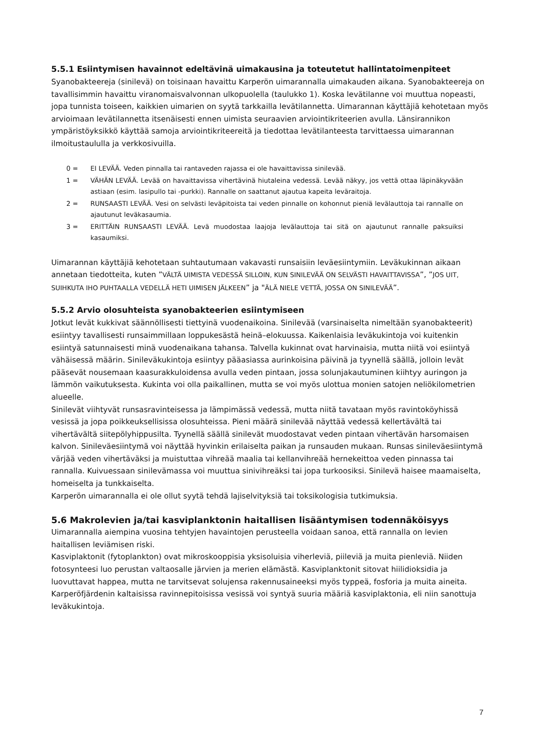5.5.1 Esiintymisen havainnot edeltävinä uimakausina ja toteutetut hallintatoimenpiteet
Syanobakteereja (sinilevä) on toisinaan havaittu Karperön uimarannalla uimakauden aikana. Syanobakteereja on tavallisimmin havaittu viranomaisvalvonnan ulkopuolella (taulukko 1). Koska levätilanne voi muuttua nopeasti, jopa tunnista toiseen, kaikkien uimarien on syytä tarkkailla levätilannetta. Uimarannan käyttäjiä kehotetaan myös arvioimaan levätilannetta itsenäisesti ennen uimista seuraavien arviointikriteerien avulla. Länsirannikon ympäristöyksikkö käyttää samoja arviointikriteereitä ja tiedottaa levätilanteesta tarvittaessa uimarannan ilmoitustaululla ja verkkosivuilla.
0 = EI LEVÄÄ. Veden pinnalla tai rantaveden rajassa ei ole havaittavissa sinilevää.
1 = VÄHÄN LEVÄÄ. Levää on havaittavissa vihertävinä hiutaleina vedessä. Levää näkyy, jos vettä ottaa läpinäkyvään astiaan (esim. lasipullo tai -purkki). Rannalle on saattanut ajautua kapeita leväraitoja.
2 = RUNSAASTI LEVÄÄ. Vesi on selvästi leväpitoista tai veden pinnalle on kohonnut pieniä levälauttoja tai rannalle on ajautunut leväkasaumia.
3 = ERITTÄIN RUNSAASTI LEVÄÄ. Levä muodostaa laajoja levälauttoja tai sitä on ajautunut rannalle paksuiksi kasaumiksi.
Uimarannan käyttäjiä kehotetaan suhtautumaan vakavasti runsaisiin leväesiintymiin. Leväkukinnan aikaan annetaan tiedotteita, kuten ”VÄLTÄ UIMISTA VEDESSÄ SILLOIN, KUN SINILEVÄÄ ON SELVÄSTI HAVAITTAVISSA”, ”JOS UIT, SUIHKUTA IHO PUHTAALLA VEDELLÄ HETI UIMISEN JÄLKEEN” ja "ÄLÄ NIELE VETTÄ, JOSSA ON SINILEVÄÄ”.
5.5.2 Arvio olosuhteista syanobakteerien esiintymiseen
Jotkut levät kukkivat säännöllisesti tiettyinä vuodenaikoina. Sinilevää (varsinaiselta nimeltään syanobakteerit) esiintyy tavallisesti runsaimmillaan loppukesästä heinä–elokuussa. Kaikenlaisia leväkukintoja voi kuitenkin esiintyä satunnaisesti minä vuodenaikana tahansa. Talvella kukinnat ovat harvinaisia, mutta niitä voi esiintyä vähäisessä määrin. Sinileväkukintoja esiintyy pääasiassa aurinkoisina päivinä ja tyynellä säällä, jolloin levät pääsevät nousemaan kaasurakkuloidensa avulla veden pintaan, jossa solunjakautuminen kiihtyy auringon ja lämmön vaikutuksesta. Kukinta voi olla paikallinen, mutta se voi myös ulottua monien satojen neliökilometrien alueelle.
Sinilevät viihtyvät runsasravinteisessa ja lämpimässä vedessä, mutta niitä tavataan myös ravintoköyhissä vesissä ja jopa poikkeuksellisissa olosuhteissa. Pieni määrä sinilevää näyttää vedessä kellertävältä tai vihertävältä siitepölyhippusilta. Tyynellä säällä sinilevät muodostavat veden pintaan vihertävän harsomaisen kalvon. Sinileväesiintymä voi näyttää hyvinkin erilaiselta paikan ja runsauden mukaan. Runsas sinileväesiintymä värjää veden vihertäväksi ja muistuttaa vihreää maalia tai kellanvihreää hernekeittoa veden pinnassa tai rannalla. Kuivuessaan sinilevämassa voi muuttua sinivihreäksi tai jopa turkoosiksi. Sinilevä haisee maamaiselta, homeiselta ja tunkkaiselta.
Karperön uimarannalla ei ole ollut syytä tehdä lajiselvityksiä tai toksikologisia tutkimuksia.
5.6 Makrolevien ja/tai kasviplanktonin haitallisen lisääntymisen todennäköisyys
Uimarannalla aiempina vuosina tehtyjen havaintojen perusteella voidaan sanoa, että rannalla on levien haitallisen leviämisen riski.
Kasviplaktonit (fytoplankton) ovat mikroskooppisia yksisoluisia viherleviä, piileviä ja muita pienleviä. Niiden fotosynteesi luo perustan valtaosalle järvien ja merien elämästä. Kasviplanktonit sitovat hiilidioksidia ja luovuttavat happea, mutta ne tarvitsevat solujensa rakennusaineeksi myös typpeä, fosforia ja muita aineita. Karperöfjärdenin kaltaisissa ravinnepitoisissa vesissä voi syntyä suuria määriä kasviplaktonia, eli niin sanottuja leväkukintoja.
7